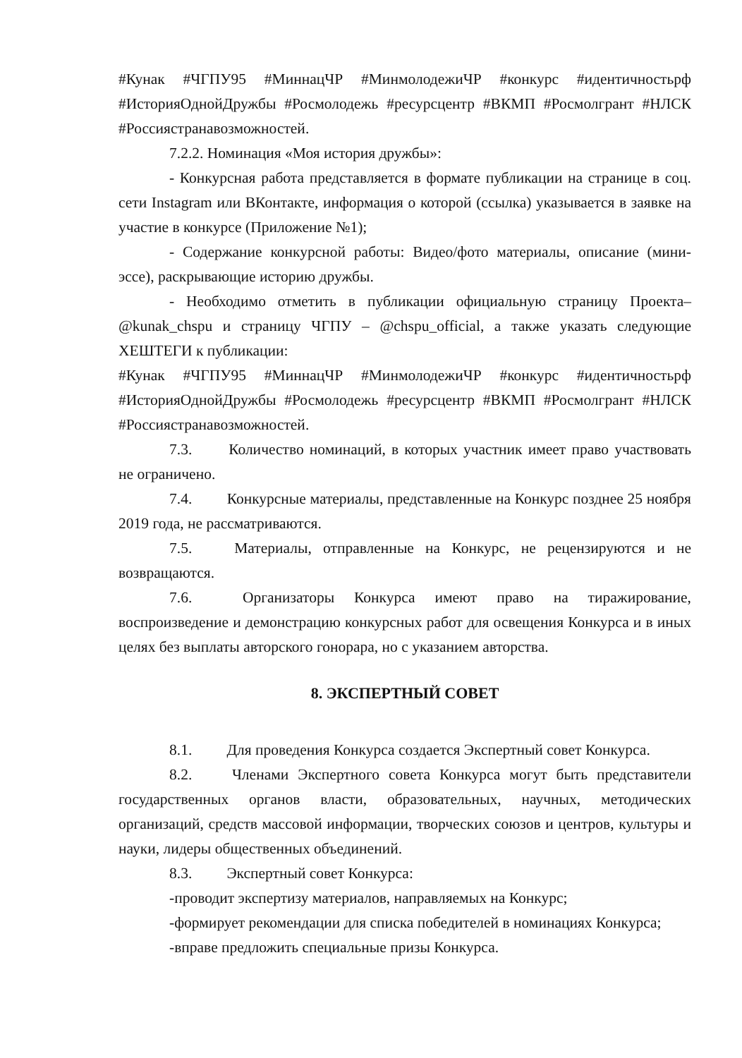#Кунак #ЧГПУ95 #МиннацЧР #МинмолодежиЧР #конкурс #идентичностьрф #ИсторияОднойДружбы #Росмолодежь #ресурсцентр #ВКМП #Росмолгрант #НЛСК #Россиястранавозможностей.
7.2.2. Номинация «Моя история дружбы»:
- Конкурсная работа представляется в формате публикации на странице в соц. сети Instagram или ВКонтакте, информация о которой (ссылка) указывается в заявке на участие в конкурсе (Приложение №1);
- Содержание конкурсной работы: Видео/фото материалы, описание (мини-эссе), раскрывающие историю дружбы.
- Необходимо отметить в публикации официальную страницу Проекта– @kunak_chspu и страницу ЧГПУ – @chspu_official, а также указать следующие ХЕШТЕГИ к публикации:
#Кунак #ЧГПУ95 #МиннацЧР #МинмолодежиЧР #конкурс #идентичностьрф #ИсторияОднойДружбы #Росмолодежь #ресурсцентр #ВКМП #Росмолгрант #НЛСК #Россиястранавозможностей.
7.3. Количество номинаций, в которых участник имеет право участвовать не ограничено.
7.4. Конкурсные материалы, представленные на Конкурс позднее 25 ноября 2019 года, не рассматриваются.
7.5. Материалы, отправленные на Конкурс, не рецензируются и не возвращаются.
7.6. Организаторы Конкурса имеют право на тиражирование, воспроизведение и демонстрацию конкурсных работ для освещения Конкурса и в иных целях без выплаты авторского гонорара, но с указанием авторства.
8. ЭКСПЕРТНЫЙ СОВЕТ
8.1. Для проведения Конкурса создается Экспертный совет Конкурса.
8.2. Членами Экспертного совета Конкурса могут быть представители государственных органов власти, образовательных, научных, методических организаций, средств массовой информации, творческих союзов и центров, культуры и науки, лидеры общественных объединений.
8.3. Экспертный совет Конкурса:
-проводит экспертизу материалов, направляемых на Конкурс;
-формирует рекомендации для списка победителей в номинациях Конкурса;
-вправе предложить специальные призы Конкурса.